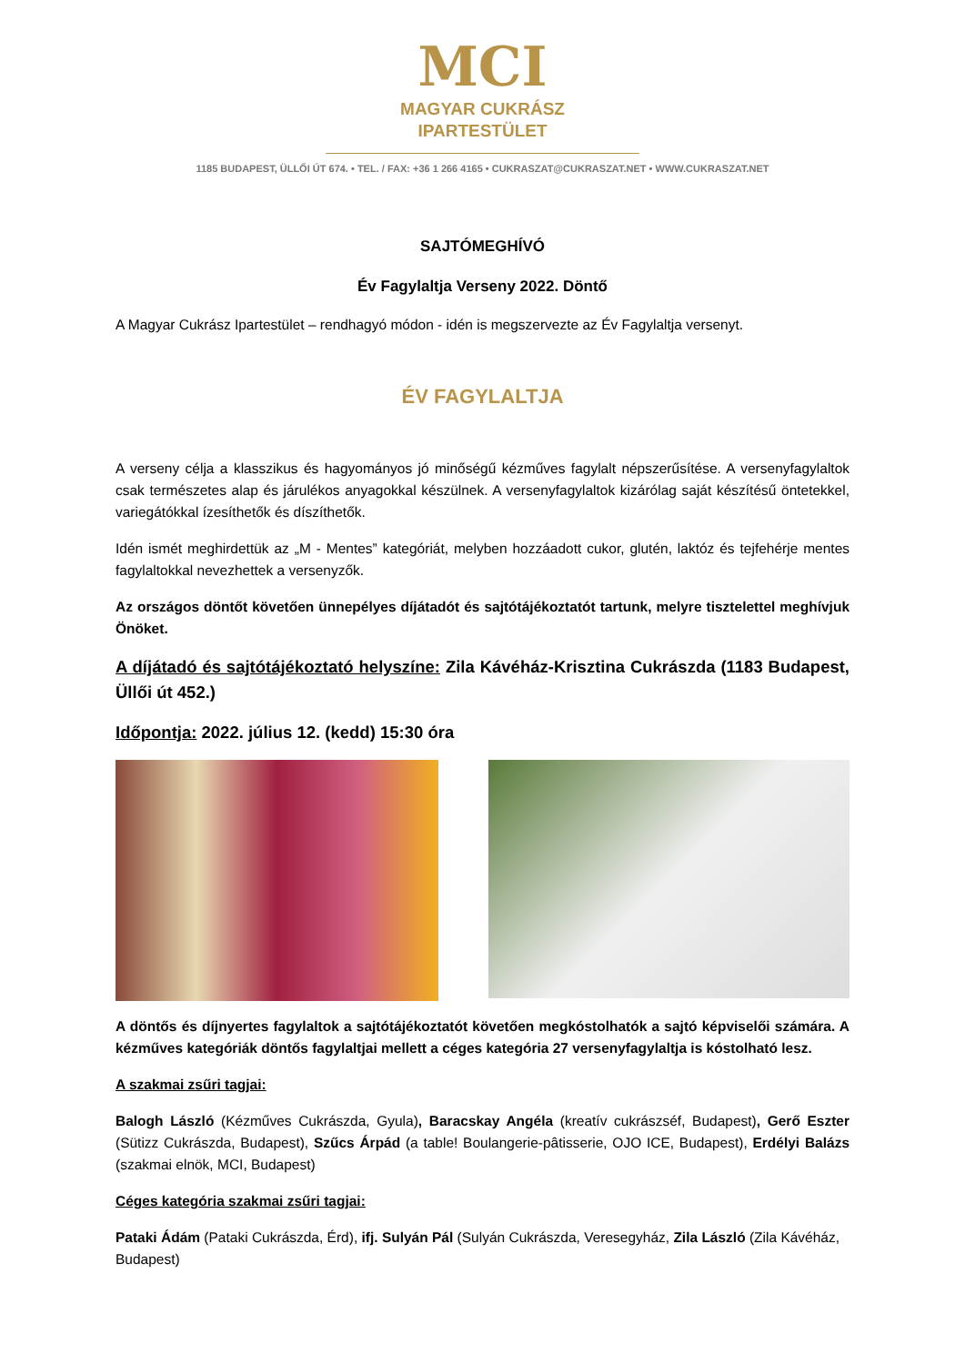MCI
MAGYAR CUKRÁSZ
IPARTESTÜLET
1185 BUDAPEST, ÜLLŐI ÚT 674. • TEL. / FAX: +36 1 266 4165 • CUKRASZAT@CUKRASZAT.NET • WWW.CUKRASZAT.NET
SAJTÓMEGHÍVÓ
Év Fagylaltja Verseny 2022. Döntő
A Magyar Cukrász Ipartestület – rendhagyó módon - idén is megszervezte az Év Fagylaltja versenyt.
ÉV FAGYLALTJA
A verseny célja a klasszikus és hagyományos jó minőségű kézműves fagylalt népszerűsítése. A versenyfagylaltok csak természetes alap és járulékos anyagokkal készülnek. A versenyfagylaltok kizárólag saját készítésű öntetekkel, variegátókkal ízesíthetők és díszíthetők.
Idén ismét meghirdettük az „M - Mentes” kategóriát, melyben hozzáadott cukor, glutén, laktóz és tejfehérje mentes fagylaltokkal nevezhettek a versenyzők.
Az országos döntőt követően ünnepélyes díjátadót és sajtótájékoztatót tartunk, melyre tisztelettel meghívjuk Önöket.
A díjátadó és sajtótájékoztató helyszíne: Zila Kávéház-Krisztina Cukrászda (1183 Budapest, Üllői út 452.)
Időpontja: 2022. július 12. (kedd) 15:30 óra
A döntős és díjnyertes fagylaltok a sajtótájékoztatót követően megkóstolhatók a sajtó képviselői számára. A kézműves kategóriák döntős fagylaltjai mellett a céges kategória 27 versenyfagylaltja is kóstolható lesz.
A szakmai zsűri tagjai:
Balogh László (Kézműves Cukrászda, Gyula), Baracskay Angéla (kreatív cukrászséf, Budapest), Gerő Eszter (Sütizz Cukrászda, Budapest), Szűcs Árpád (a table! Boulangerie-pâtisserie, OJO ICE, Budapest), Erdélyi Balázs (szakmai elnök, MCI, Budapest)
Céges kategória szakmai zsűri tagjai:
Pataki Ádám (Pataki Cukrászda, Érd), ifj. Sulyán Pál (Sulyán Cukrászda, Veresegyház, Zila László (Zila Kávéház, Budapest)